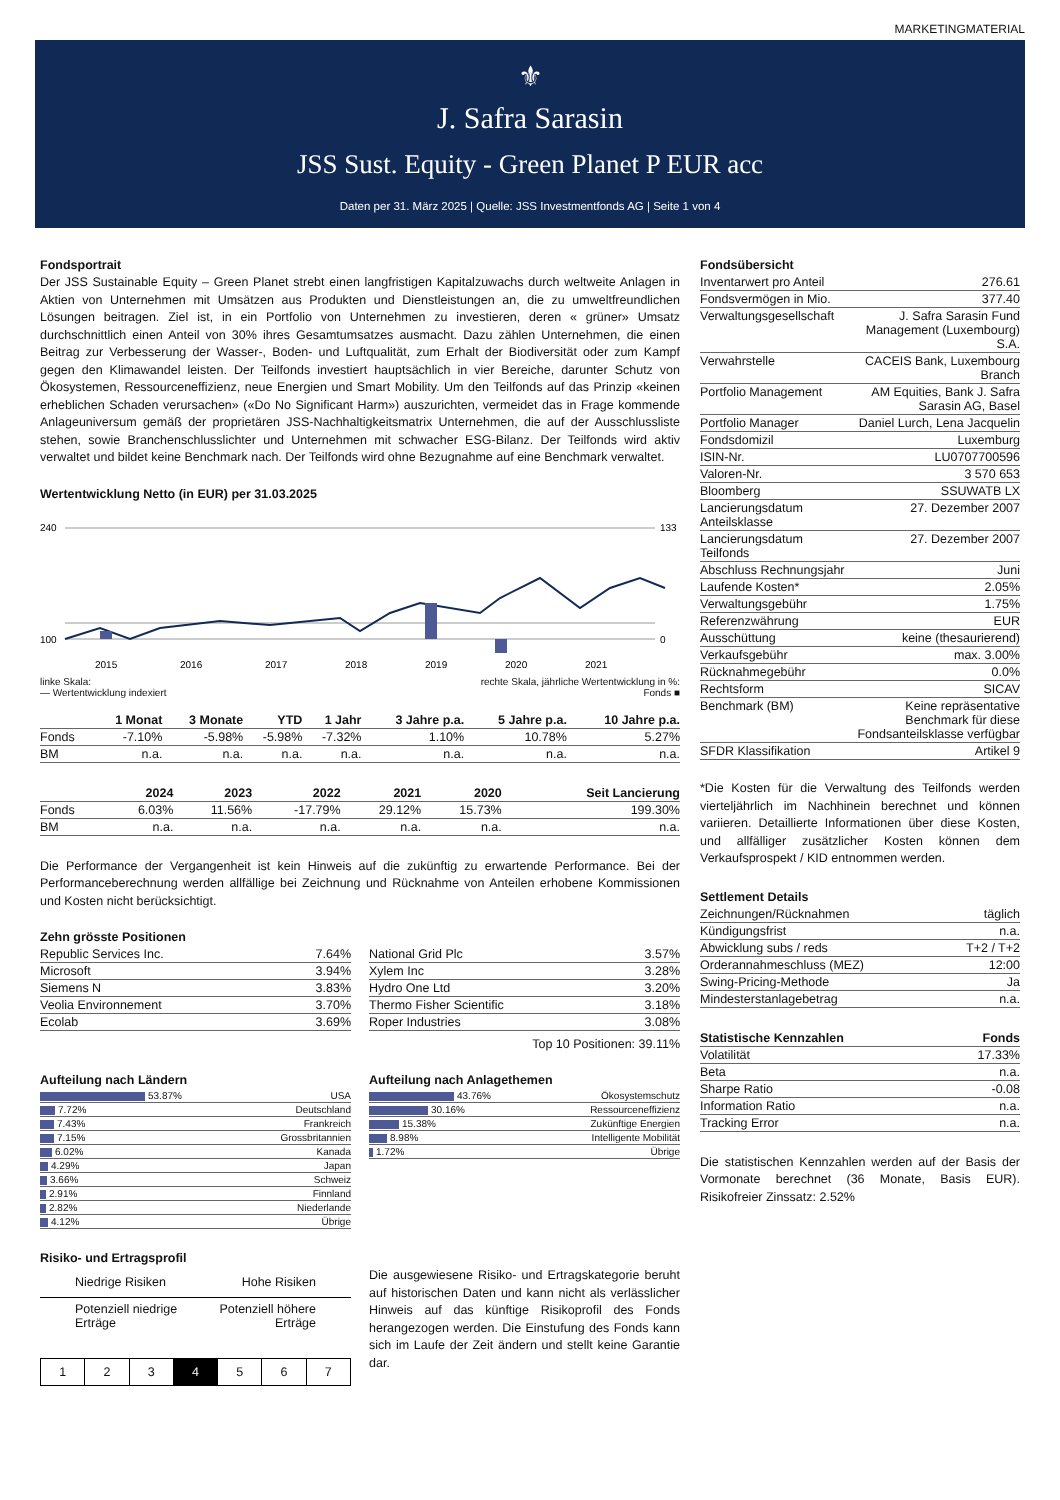MARKETINGMATERIAL
⚜
J. Safra Sarasin
JSS Sust. Equity - Green Planet P EUR acc
Daten per 31. März 2025 | Quelle: JSS Investmentfonds AG | Seite 1 von 4
Fondsportrait
Der JSS Sustainable Equity – Green Planet strebt einen langfristigen Kapitalzuwachs durch weltweite Anlagen in Aktien von Unternehmen mit Umsätzen aus Produkten und Dienstleistungen an, die zu umweltfreundlichen Lösungen beitragen. Ziel ist, in ein Portfolio von Unternehmen zu investieren, deren « grüner» Umsatz durchschnittlich einen Anteil von 30% ihres Gesamtumsatzes ausmacht. Dazu zählen Unternehmen, die einen Beitrag zur Verbesserung der Wasser-, Boden- und Luftqualität, zum Erhalt der Biodiversität oder zum Kampf gegen den Klimawandel leisten. Der Teilfonds investiert hauptsächlich in vier Bereiche, darunter Schutz von Ökosystemen, Ressourceneffizienz, neue Energien und Smart Mobility. Um den Teilfonds auf das Prinzip «keinen erheblichen Schaden verursachen» («Do No Significant Harm») auszurichten, vermeidet das in Frage kommende Anlageuniversum gemäß der proprietären JSS-Nachhaltigkeitsmatrix Unternehmen, die auf der Ausschlussliste stehen, sowie Branchenschlusslichter und Unternehmen mit schwacher ESG-Bilanz. Der Teilfonds wird aktiv verwaltet und bildet keine Benchmark nach. Der Teilfonds wird ohne Bezugnahme auf eine Benchmark verwaltet.
Wertentwicklung Netto (in EUR) per 31.03.2025
240
100
133
0
2015
2016
2017
2018
2019
2020
2021
linke Skala:
— Wertentwicklung indexiert rechte Skala, jährliche Wertentwicklung in %:
Fonds ■
| | 1 Monat | 3 Monate | YTD | 1 Jahr | 3 Jahre p.a. | 5 Jahre p.a. | 10 Jahre p.a. |
| --- | --- | --- | --- | --- | --- | --- | --- |
| Fonds | -7.10% | -5.98% | -5.98% | -7.32% | 1.10% | 10.78% | 5.27% |
| BM | n.a. | n.a. | n.a. | n.a. | n.a. | n.a. | n.a. |
| | 2024 | 2023 | 2022 | 2021 | 2020 | Seit Lancierung |
| --- | --- | --- | --- | --- | --- | --- |
| Fonds | 6.03% | 11.56% | -17.79% | 29.12% | 15.73% | 199.30% |
| BM | n.a. | n.a. | n.a. | n.a. | n.a. | n.a. |
Die Performance der Vergangenheit ist kein Hinweis auf die zukünftig zu erwartende Performance. Bei der Performanceberechnung werden allfällige bei Zeichnung und Rücknahme von Anteilen erhobene Kommissionen und Kosten nicht berücksichtigt.
Zehn grösste Positionen
| Republic Services Inc. | 7.64% |
| Microsoft | 3.94% |
| Siemens N | 3.83% |
| Veolia Environnement | 3.70% |
| Ecolab | 3.69% |
| National Grid Plc | 3.57% |
| Xylem Inc | 3.28% |
| Hydro One Ltd | 3.20% |
| Thermo Fisher Scientific | 3.18% |
| Roper Industries | 3.08% |
Top 10 Positionen: 39.11%
Aufteilung nach Ländern
| 53.87% | USA |
| 7.72% | Deutschland |
| 7.43% | Frankreich |
| 7.15% | Grossbritannien |
| 6.02% | Kanada |
| 4.29% | Japan |
| 3.66% | Schweiz |
| 2.91% | Finnland |
| 2.82% | Niederlande |
| 4.12% | Übrige |
Aufteilung nach Anlagethemen
| 43.76% | Ökosystemschutz |
| 30.16% | Ressourceneffizienz |
| 15.38% | Zukünftige Energien |
| 8.98% | Intelligente Mobilität |
| 1.72% | Übrige |
Risiko- und Ertragsprofil
Niedrige Risiken Hohe Risiken
Potenziell niedrige
Erträge Potenziell höhere
Erträge
| 1 | 2 | 3 | 4 | 5 | 6 | 7 |
Die ausgewiesene Risiko- und Ertragskategorie beruht auf historischen Daten und kann nicht als verlässlicher Hinweis auf das künftige Risikoprofil des Fonds herangezogen werden. Die Einstufung des Fonds kann sich im Laufe der Zeit ändern und stellt keine Garantie dar.
Fondsübersicht
| Inventarwert pro Anteil | 276.61 |
| Fondsvermögen in Mio. | 377.40 |
| Verwaltungsgesellschaft | J. Safra Sarasin Fund Management (Luxembourg) S.A. |
| Verwahrstelle | CACEIS Bank, Luxembourg Branch |
| Portfolio Management | AM Equities, Bank J. Safra Sarasin AG, Basel |
| Portfolio Manager | Daniel Lurch, Lena Jacquelin |
| Fondsdomizil | Luxemburg |
| ISIN-Nr. | LU0707700596 |
| Valoren-Nr. | 3 570 653 |
| Bloomberg | SSUWATB LX |
| Lancierungsdatum Anteilsklasse | 27. Dezember 2007 |
| Lancierungsdatum Teilfonds | 27. Dezember 2007 |
| Abschluss Rechnungsjahr | Juni |
| Laufende Kosten* | 2.05% |
| Verwaltungsgebühr | 1.75% |
| Referenzwährung | EUR |
| Ausschüttung | keine (thesaurierend) |
| Verkaufsgebühr | max. 3.00% |
| Rücknahmegebühr | 0.0% |
| Rechtsform | SICAV |
| Benchmark (BM) | Keine repräsentative Benchmark für diese Fondsanteilsklasse verfügbar |
| SFDR Klassifikation | Artikel 9 |
*Die Kosten für die Verwaltung des Teilfonds werden vierteljährlich im Nachhinein berechnet und können variieren. Detaillierte Informationen über diese Kosten, und allfälliger zusätzlicher Kosten können dem Verkaufsprospekt / KID entnommen werden.
Settlement Details
| Zeichnungen/Rücknahmen | täglich |
| Kündigungsfrist | n.a. |
| Abwicklung subs / reds | T+2 / T+2 |
| Orderannahmeschluss (MEZ) | 12:00 |
| Swing-Pricing-Methode | Ja |
| Mindesterstanlagebetrag | n.a. |
| Statistische Kennzahlen | Fonds |
| --- | --- |
| Volatilität | 17.33% |
| Beta | n.a. |
| Sharpe Ratio | -0.08 |
| Information Ratio | n.a. |
| Tracking Error | n.a. |
Die statistischen Kennzahlen werden auf der Basis der Vormonate berechnet (36 Monate, Basis EUR). Risikofreier Zinssatz: 2.52%